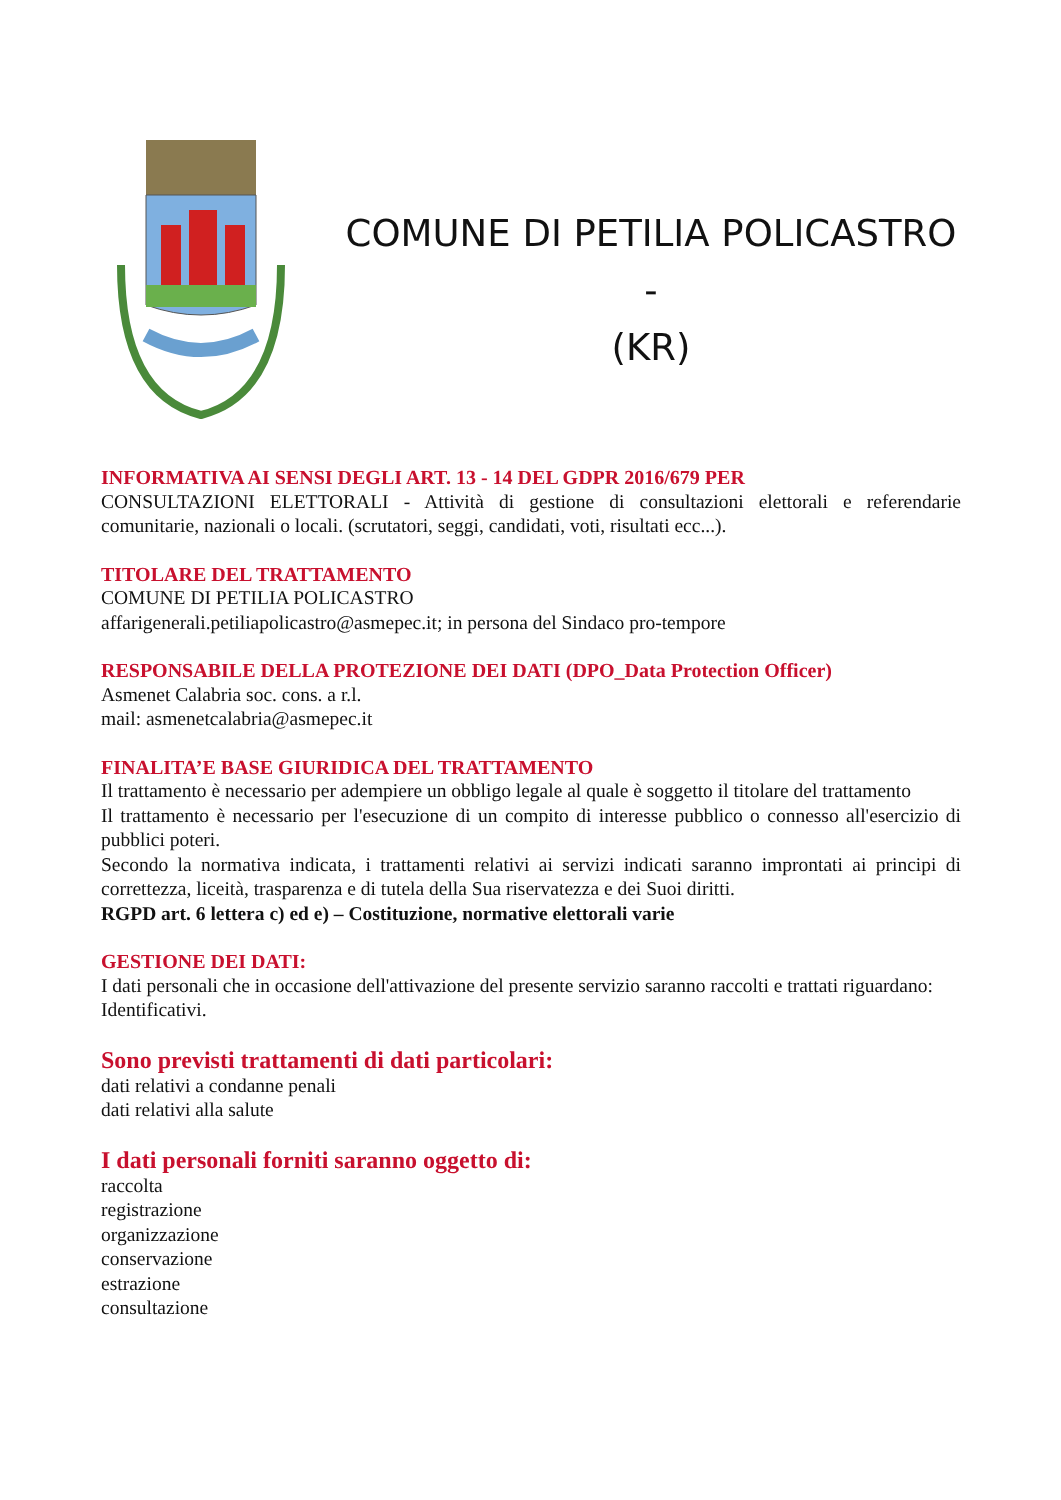COMUNE DI PETILIA POLICASTRO -
(KR)
INFORMATIVA AI SENSI DEGLI ART. 13 - 14 DEL GDPR 2016/679 PER
CONSULTAZIONI ELETTORALI - Attività di gestione di consultazioni elettorali e referendarie comunitarie, nazionali o locali. (scrutatori, seggi, candidati, voti, risultati ecc...).
TITOLARE DEL TRATTAMENTO
COMUNE DI PETILIA POLICASTRO
affarigenerali.petiliapolicastro@asmepec.it; in persona del Sindaco pro-tempore
RESPONSABILE DELLA PROTEZIONE DEI DATI (DPO_Data Protection Officer)
Asmenet Calabria soc. cons. a r.l.
mail: asmenetcalabria@asmepec.it
FINALITA’E BASE GIURIDICA DEL TRATTAMENTO
Il trattamento è necessario per adempiere un obbligo legale al quale è soggetto il titolare del trattamento
Il trattamento è necessario per l'esecuzione di un compito di interesse pubblico o connesso all'esercizio di pubblici poteri.
Secondo la normativa indicata, i trattamenti relativi ai servizi indicati saranno improntati ai principi di correttezza, liceità, trasparenza e di tutela della Sua riservatezza e dei Suoi diritti.
RGPD art. 6 lettera c) ed e) – Costituzione, normative elettorali varie
GESTIONE DEI DATI:
I dati personali che in occasione dell'attivazione del presente servizio saranno raccolti e trattati riguardano:
Identificativi.
Sono previsti trattamenti di dati particolari:
dati relativi a condanne penali
dati relativi alla salute
I dati personali forniti saranno oggetto di:
raccolta
registrazione
organizzazione
conservazione
estrazione
consultazione